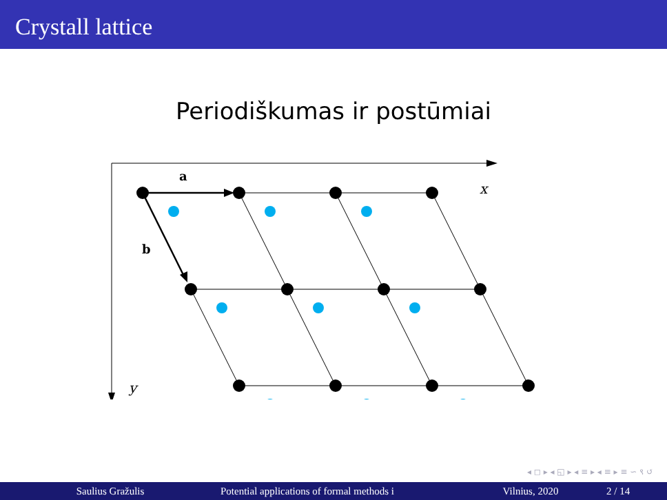Crystall lattice
Periodiškumas ir postūmiai
a
b
x
y
◂ ◻ ▸ ◂ ◱ ▸ ◂ ≡ ▸ ◂ ≡ ▸ ≡ ∽ ९ ↺
Saulius Gražulis Potential applications of formal methods i Vilnius, 2020 2 / 14